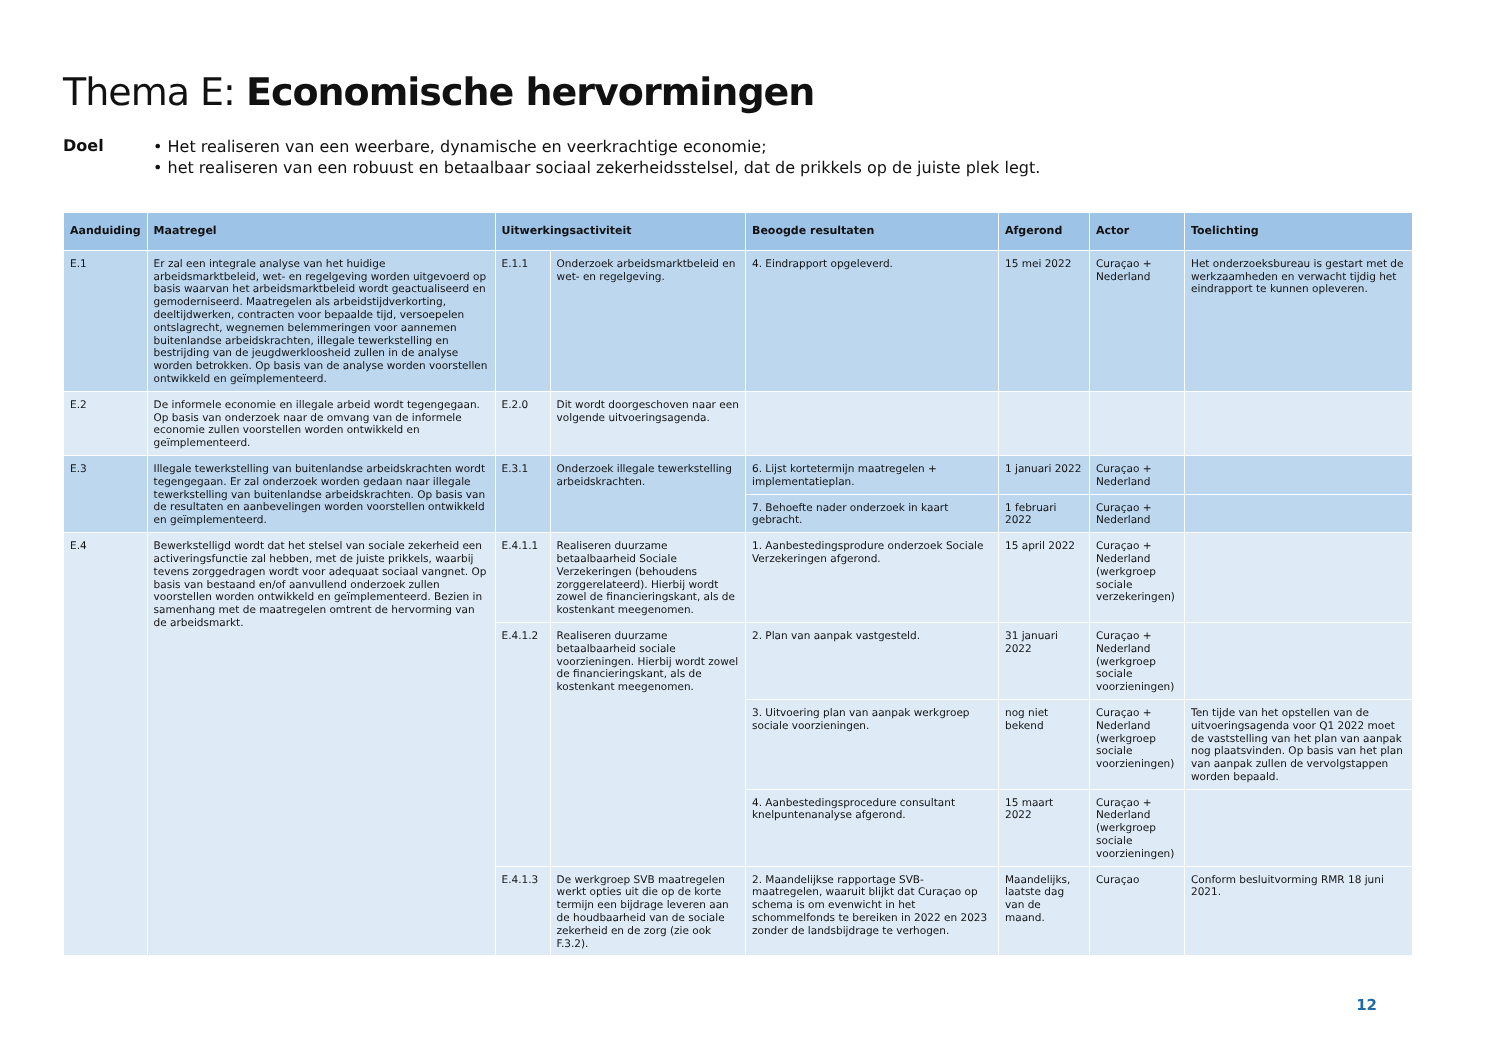Thema E: Economische hervormingen
Doel
• Het realiseren van een weerbare, dynamische en veerkrachtige economie;
• het realiseren van een robuust en betaalbaar sociaal zekerheidsstelsel, dat de prikkels op de juiste plek legt.
| Aanduiding | Maatregel | Uitwerkingsactiviteit | | Beoogde resultaten | Afgerond | Actor | Toelichting |
| --- | --- | --- | --- | --- | --- | --- | --- |
| E.1 | Er zal een integrale analyse van het huidige arbeidsmarktbeleid, wet- en regelgeving worden uitgevoerd op basis waarvan het arbeidsmarktbeleid wordt geactualiseerd en gemoderniseerd. Maatregelen als arbeidstijdverkorting, deeltijdwerken, contracten voor bepaalde tijd, versoepelen ontslagrecht, wegnemen belemmeringen voor aannemen buitenlandse arbeidskrachten, illegale tewerkstelling en bestrijding van de jeugdwerkloosheid zullen in de analyse worden betrokken. Op basis van de analyse worden voorstellen ontwikkeld en geïmplementeerd. | E.1.1 | Onderzoek arbeidsmarktbeleid en wet- en regelgeving. | 4. Eindrapport opgeleverd. | 15 mei 2022 | Curaçao + Nederland | Het onderzoeksbureau is gestart met de werkzaamheden en verwacht tijdig het eindrapport te kunnen opleveren. |
| E.2 | De informele economie en illegale arbeid wordt tegengegaan. Op basis van onderzoek naar de omvang van de informele economie zullen voorstellen worden ontwikkeld en geïmplementeerd. | E.2.0 | Dit wordt doorgeschoven naar een volgende uitvoeringsagenda. | | | | |
| E.3 | Illegale tewerkstelling van buitenlandse arbeidskrachten wordt tegengegaan. Er zal onderzoek worden gedaan naar illegale tewerkstelling van buitenlandse arbeidskrachten. Op basis van de resultaten en aanbevelingen worden voorstellen ontwikkeld en geïmplementeerd. | E.3.1 | Onderzoek illegale tewerkstelling arbeidskrachten. | 6. Lijst kortetermijn maatregelen + implementatieplan. | 1 januari 2022 | Curaçao + Nederland | |
| | | | | 7. Behoefte nader onderzoek in kaart gebracht. | 1 februari 2022 | Curaçao + Nederland | |
| E.4 | Bewerkstelligd wordt dat het stelsel van sociale zekerheid een activeringsfunctie zal hebben, met de juiste prikkels, waarbij tevens zorggedragen wordt voor adequaat sociaal vangnet. Op basis van bestaand en/of aanvullend onderzoek zullen voorstellen worden ontwikkeld en geïmplementeerd. Bezien in samenhang met de maatregelen omtrent de hervorming van de arbeidsmarkt. | E.4.1.1 | Realiseren duurzame betaalbaarheid Sociale Verzekeringen (behoudens zorggerelateerd). Hierbij wordt zowel de financieringskant, als de kostenkant meegenomen. | 1. Aanbestedingsprodure onderzoek Sociale Verzekeringen afgerond. | 15 april 2022 | Curaçao + Nederland (werkgroep sociale verzekeringen) | |
| | | E.4.1.2 | Realiseren duurzame betaalbaarheid sociale voorzieningen. Hierbij wordt zowel de financieringskant, als de kostenkant meegenomen. | 2. Plan van aanpak vastgesteld. | 31 januari 2022 | Curaçao + Nederland (werkgroep sociale voorzieningen) | |
| | | | | 3. Uitvoering plan van aanpak werkgroep sociale voorzieningen. | nog niet bekend | Curaçao + Nederland (werkgroep sociale voorzieningen) | Ten tijde van het opstellen van de uitvoeringsagenda voor Q1 2022 moet de vaststelling van het plan van aanpak nog plaatsvinden. Op basis van het plan van aanpak zullen de vervolgstappen worden bepaald. |
| | | | | 4. Aanbestedingsprocedure consultant knelpuntenanalyse afgerond. | 15 maart 2022 | Curaçao + Nederland (werkgroep sociale voorzieningen) | |
| | | E.4.1.3 | De werkgroep SVB maatregelen werkt opties uit die op de korte termijn een bijdrage leveren aan de houdbaarheid van de sociale zekerheid en de zorg (zie ook F.3.2). | 2. Maandelijkse rapportage SVB-maatregelen, waaruit blijkt dat Curaçao op schema is om evenwicht in het schommelfonds te bereiken in 2022 en 2023 zonder de landsbijdrage te verhogen. | Maandelijks, laatste dag van de maand. | Curaçao | Conform besluitvorming RMR 18 juni 2021. |
12